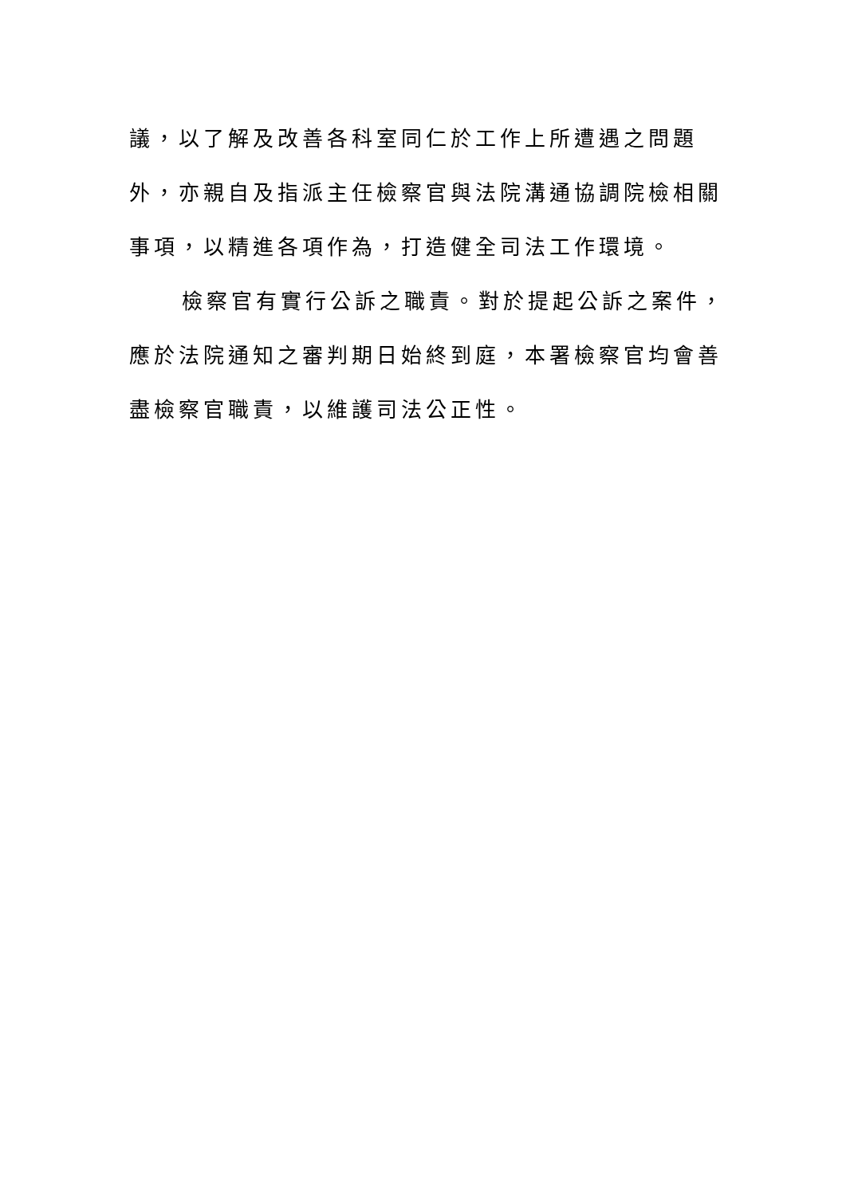議，以了解及改善各科室同仁於工作上所遭遇之問題外，亦親自及指派主任檢察官與法院溝通協調院檢相關事項，以精進各項作為，打造健全司法工作環境。
檢察官有實行公訴之職責。對於提起公訴之案件，應於法院通知之審判期日始終到庭，本署檢察官均會善盡檢察官職責，以維護司法公正性。